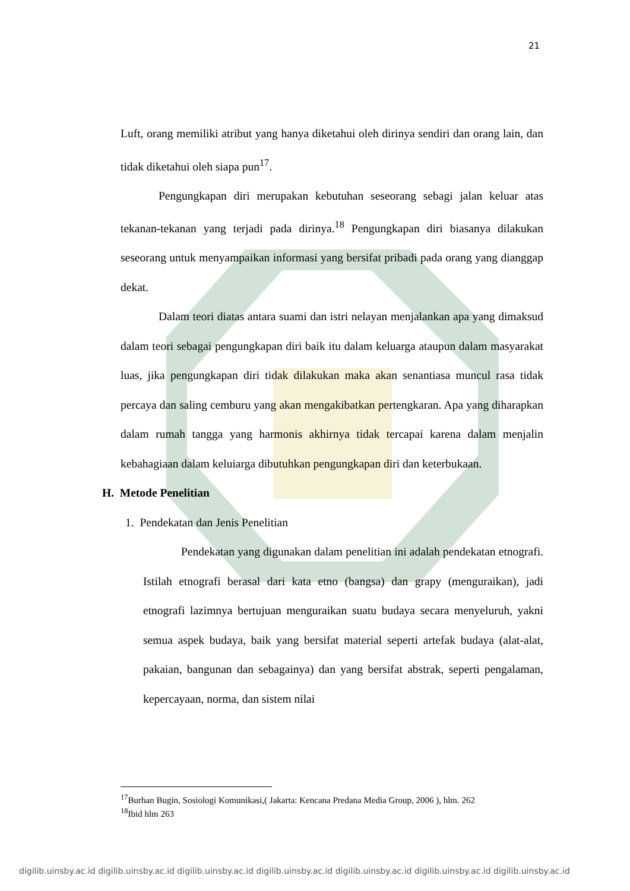21
Luft, orang memiliki atribut yang hanya diketahui oleh dirinya sendiri dan orang lain, dan tidak diketahui oleh siapa pun<sup>17</sup>.
Pengungkapan diri merupakan kebutuhan seseorang sebagi jalan keluar atas tekanan-tekanan yang terjadi pada dirinya.<sup>18</sup> Pengungkapan diri biasanya dilakukan seseorang untuk menyampaikan informasi yang bersifat pribadi pada orang yang dianggap dekat.
Dalam teori diatas antara suami dan istri nelayan menjalankan apa yang dimaksud dalam teori sebagai pengungkapan diri baik itu dalam keluarga ataupun dalam masyarakat luas, jika pengungkapan diri tidak dilakukan maka akan senantiasa muncul rasa tidak percaya dan saling cemburu yang akan mengakibatkan pertengkaran. Apa yang diharapkan dalam rumah tangga yang harmonis akhirnya tidak tercapai karena dalam menjalin kebahagiaan dalam keluiarga dibutuhkan pengungkapan diri dan keterbukaan.
H. Metode Penelitian
1. Pendekatan dan Jenis Penelitian
Pendekatan yang digunakan dalam penelitian ini adalah pendekatan etnografi. Istilah etnografi berasal dari kata etno (bangsa) dan grapy (menguraikan), jadi etnografi lazimnya bertujuan menguraikan suatu budaya secara menyeluruh, yakni semua aspek budaya, baik yang bersifat material seperti artefak budaya (alat-alat, pakaian, bangunan dan sebagainya) dan yang bersifat abstrak, seperti pengalaman, kepercayaan, norma, dan sistem nilai
<sup>17</sup> Burhan Bugin, Sosiologi Komunikasi,( Jakarta: Kencana Predana Media Group, 2006 ), hlm. 262
<sup>18</sup> Ibid hlm 263
digilib.uinsby.ac.id digilib.uinsby.ac.id digilib.uinsby.ac.id digilib.uinsby.ac.id digilib.uinsby.ac.id digilib.uinsby.ac.id digilib.uinsby.ac.id